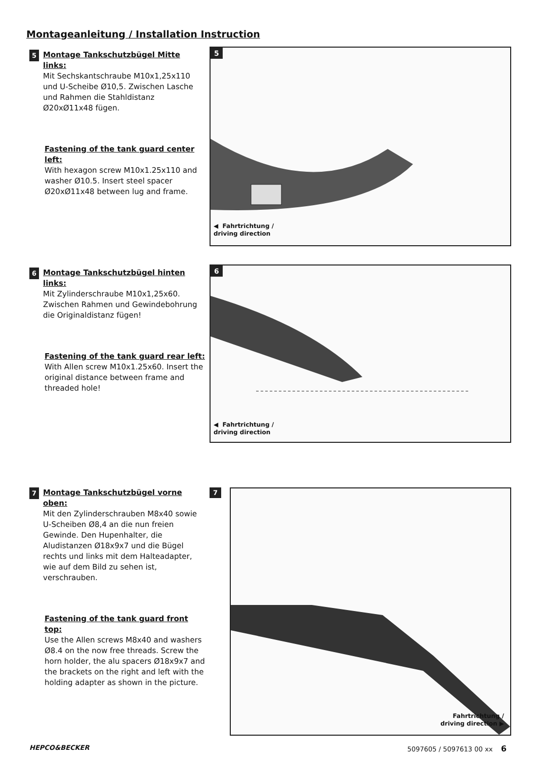Montageanleitung / Installation Instruction
5
Montage Tankschutzbügel Mitte links:
Mit Sechskantschraube M10x1,25x110 und U-Scheibe Ø10,5. Zwischen Lasche und Rahmen die Stahldistanz Ø20xØ11x48 fügen.
Fastening of the tank guard center left:
With hexagon screw M10x1.25x110 and washer Ø10.5. Insert steel spacer Ø20xØ11x48 between lug and frame.
5
◀ Fahrtrichtung /
driving direction
6
Montage Tankschutzbügel hinten links:
Mit Zylinderschraube M10x1,25x60. Zwischen Rahmen und Gewindebohrung die Originaldistanz fügen!
Fastening of the tank guard rear left:
With Allen screw M10x1.25x60. Insert the original distance between frame and threaded hole!
6
◀ Fahrtrichtung /
driving direction
7
Montage Tankschutzbügel vorne oben:
Mit den Zylinderschrauben M8x40 sowie U-Scheiben Ø8,4 an die nun freien Gewinde. Den Hupenhalter, die Aludistanzen Ø18x9x7 und die Bügel rechts und links mit dem Halteadapter, wie auf dem Bild zu sehen ist, verschrauben.
Fastening of the tank guard front top:
Use the Allen screws M8x40 and washers Ø8.4 on the now free threads. Screw the horn holder, the alu spacers Ø18x9x7 and the brackets on the right and left with the holding adapter as shown in the picture.
7
Fahrtrichtung /
driving direction ▶
HEPCO&BECKER 5097605 / 5097613 00 xx 6